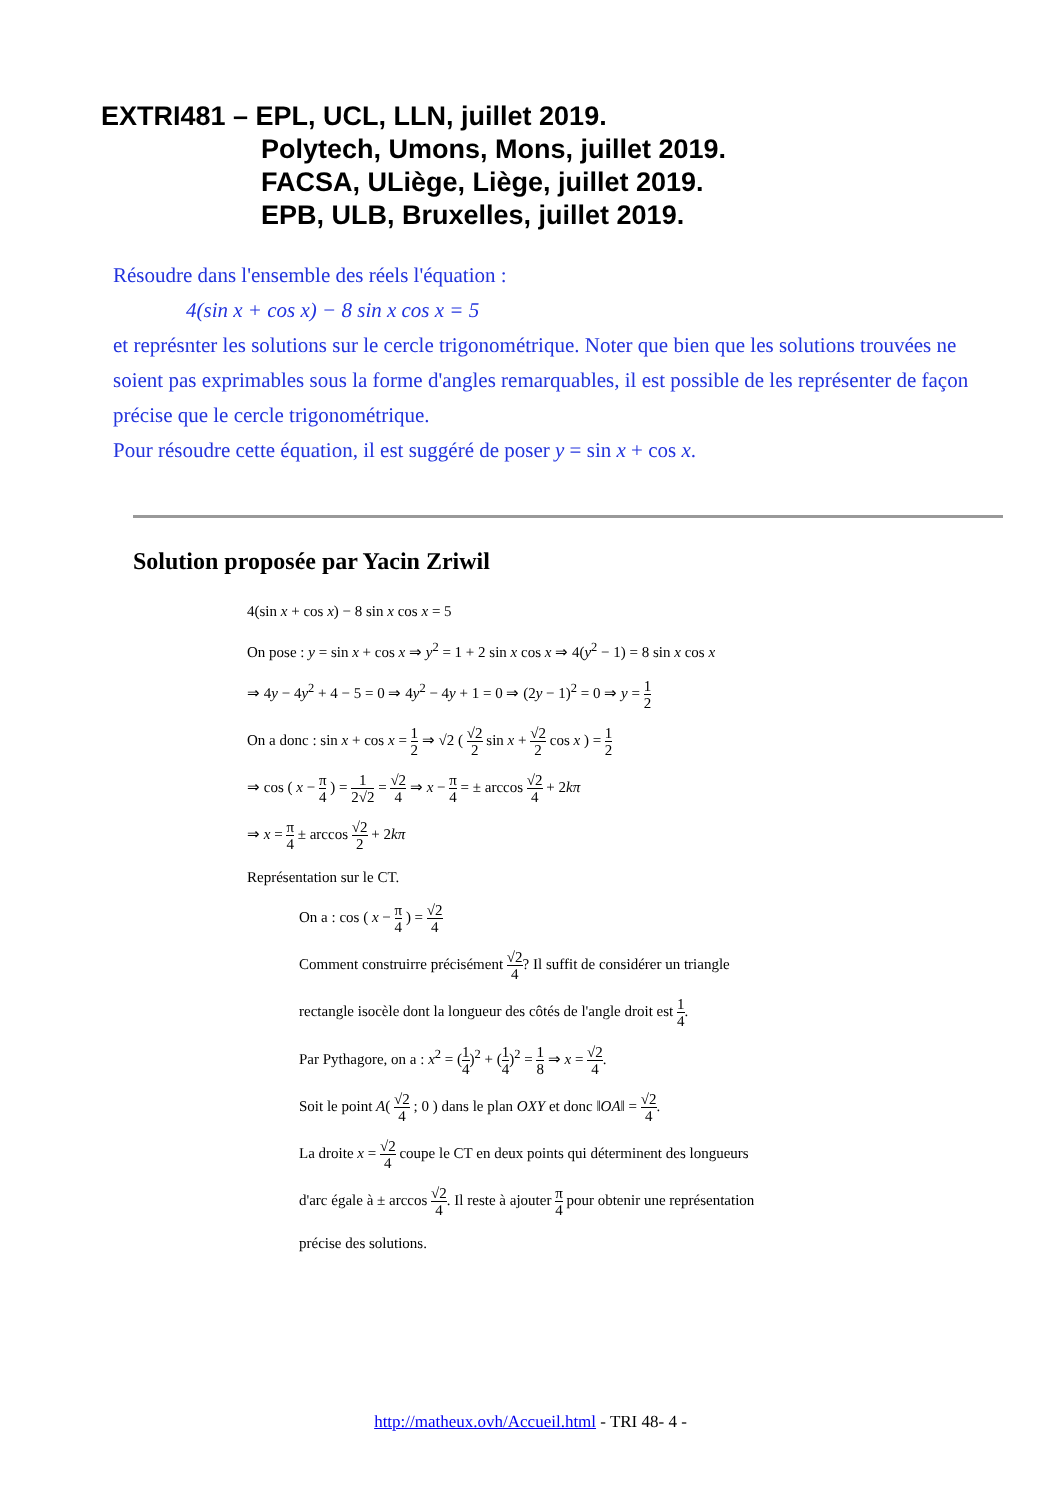EXTRI481 – EPL, UCL, LLN, juillet 2019.
Polytech, Umons, Mons, juillet 2019.
FACSA, ULiège, Liège, juillet 2019.
EPB, ULB, Bruxelles, juillet 2019.
Résoudre dans l'ensemble des réels l'équation :
4(sin x + cos x) − 8 sin x cos x = 5
et représnter les solutions sur le cercle trigonométrique. Noter que bien que les solutions trouvées ne soient pas exprimables sous la forme d'angles remarquables, il est possible de les représenter de façon précise que le cercle trigonométrique.
Pour résoudre cette équation, il est suggéré de poser y = sin x + cos x.
Solution proposée par Yacin Zriwil
4(sin x + cos x) − 8 sin x cos x = 5
On pose : y = sin x + cos x ⇒ y<sup>2</sup> = 1 + 2 sin x cos x ⇒ 4(y<sup>2</sup> − 1) = 8 sin x cos x
⇒ 4y − 4y<sup>2</sup> + 4 − 5 = 0 ⇒ 4y<sup>2</sup> − 4y + 1 = 0 ⇒ (2y − 1)<sup>2</sup> = 0 ⇒ y = 1 2
On a donc : sin x + cos x = 1 2 ⇒ √2 ( √2 2 sin x + √2 2 cos x ) = 1 2
⇒ cos ( x − π 4 ) = 1 2√2 = √2 4 ⇒ x − π 4 = ± arccos √2 4 + 2kπ
⇒ x = π 4 ± arccos √2 2 + 2kπ
Représentation sur le CT.
On a : cos ( x − π 4 ) = √2 4
Comment construirre précisément √2 4? Il suffit de considérer un triangle
rectangle isocèle dont la longueur des côtés de l'angle droit est 1 4.
Par Pythagore, on a : x<sup>2</sup> = (1 4)<sup>2</sup> + (1 4)<sup>2</sup> = 1 8 ⇒ x = √2 4.
Soit le point A( √2 4 ; 0 ) dans le plan OXY et donc ‖OA‖ = √2 4.
La droite x = √2 4 coupe le CT en deux points qui déterminent des longueurs
d'arc égale à ± arccos √2 4. Il reste à ajouter π 4 pour obtenir une représentation
précise des solutions.
http://matheux.ovh/Accueil.html - TRI 48- 4 -